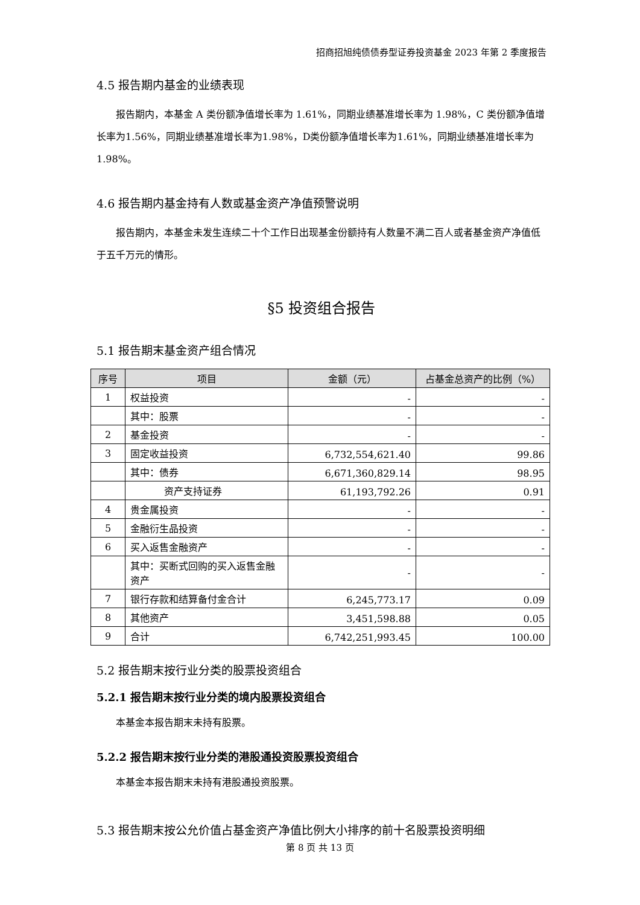招商招旭纯债债券型证券投资基金 2023 年第 2 季度报告
4.5 报告期内基金的业绩表现
报告期内，本基金 A 类份额净值增长率为 1.61%，同期业绩基准增长率为 1.98%，C 类份额净值增长率为1.56%，同期业绩基准增长率为1.98%，D类份额净值增长率为1.61%，同期业绩基准增长率为 1.98%。
4.6 报告期内基金持有人数或基金资产净值预警说明
报告期内，本基金未发生连续二十个工作日出现基金份额持有人数量不满二百人或者基金资产净值低于五千万元的情形。
§5 投资组合报告
5.1 报告期末基金资产组合情况
| 序号 | 项目 | 金额（元） | 占基金总资产的比例（%） |
| --- | --- | --- | --- |
| 1 | 权益投资 | - | - |
| | 其中：股票 | - | - |
| 2 | 基金投资 | - | - |
| 3 | 固定收益投资 | 6,732,554,621.40 | 99.86 |
| | 其中：债券 | 6,671,360,829.14 | 98.95 |
| | 资产支持证券 | 61,193,792.26 | 0.91 |
| 4 | 贵金属投资 | - | - |
| 5 | 金融衍生品投资 | - | - |
| 6 | 买入返售金融资产 | - | - |
| | 其中：买断式回购的买入返售金融资产 | - | - |
| 7 | 银行存款和结算备付金合计 | 6,245,773.17 | 0.09 |
| 8 | 其他资产 | 3,451,598.88 | 0.05 |
| 9 | 合计 | 6,742,251,993.45 | 100.00 |
5.2 报告期末按行业分类的股票投资组合
5.2.1 报告期末按行业分类的境内股票投资组合
本基金本报告期末未持有股票。
5.2.2 报告期末按行业分类的港股通投资股票投资组合
本基金本报告期末未持有港股通投资股票。
5.3 报告期末按公允价值占基金资产净值比例大小排序的前十名股票投资明细
第 8 页 共 13 页